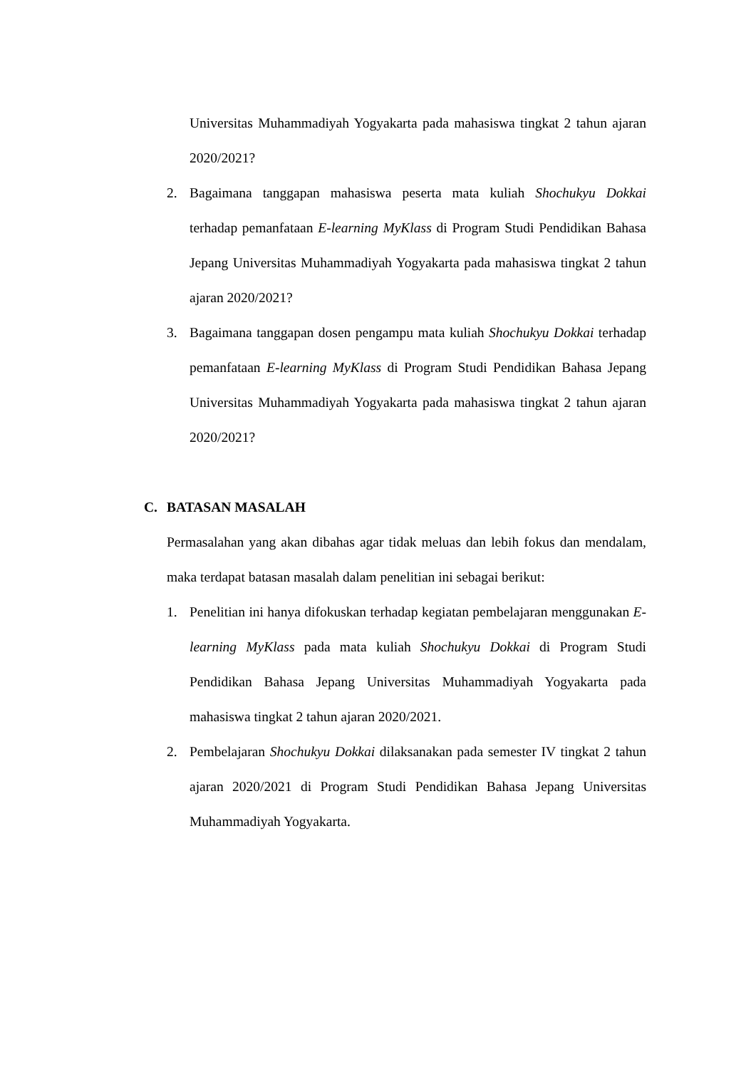Universitas Muhammadiyah Yogyakarta pada mahasiswa tingkat 2 tahun ajaran 2020/2021?
2. Bagaimana tanggapan mahasiswa peserta mata kuliah Shochukyu Dokkai terhadap pemanfataan E-learning MyKlass di Program Studi Pendidikan Bahasa Jepang Universitas Muhammadiyah Yogyakarta pada mahasiswa tingkat 2 tahun ajaran 2020/2021?
3. Bagaimana tanggapan dosen pengampu mata kuliah Shochukyu Dokkai terhadap pemanfataan E-learning MyKlass di Program Studi Pendidikan Bahasa Jepang Universitas Muhammadiyah Yogyakarta pada mahasiswa tingkat 2 tahun ajaran 2020/2021?
C. BATASAN MASALAH
Permasalahan yang akan dibahas agar tidak meluas dan lebih fokus dan mendalam, maka terdapat batasan masalah dalam penelitian ini sebagai berikut:
1. Penelitian ini hanya difokuskan terhadap kegiatan pembelajaran menggunakan E-learning MyKlass pada mata kuliah Shochukyu Dokkai di Program Studi Pendidikan Bahasa Jepang Universitas Muhammadiyah Yogyakarta pada mahasiswa tingkat 2 tahun ajaran 2020/2021.
2. Pembelajaran Shochukyu Dokkai dilaksanakan pada semester IV tingkat 2 tahun ajaran 2020/2021 di Program Studi Pendidikan Bahasa Jepang Universitas Muhammadiyah Yogyakarta.